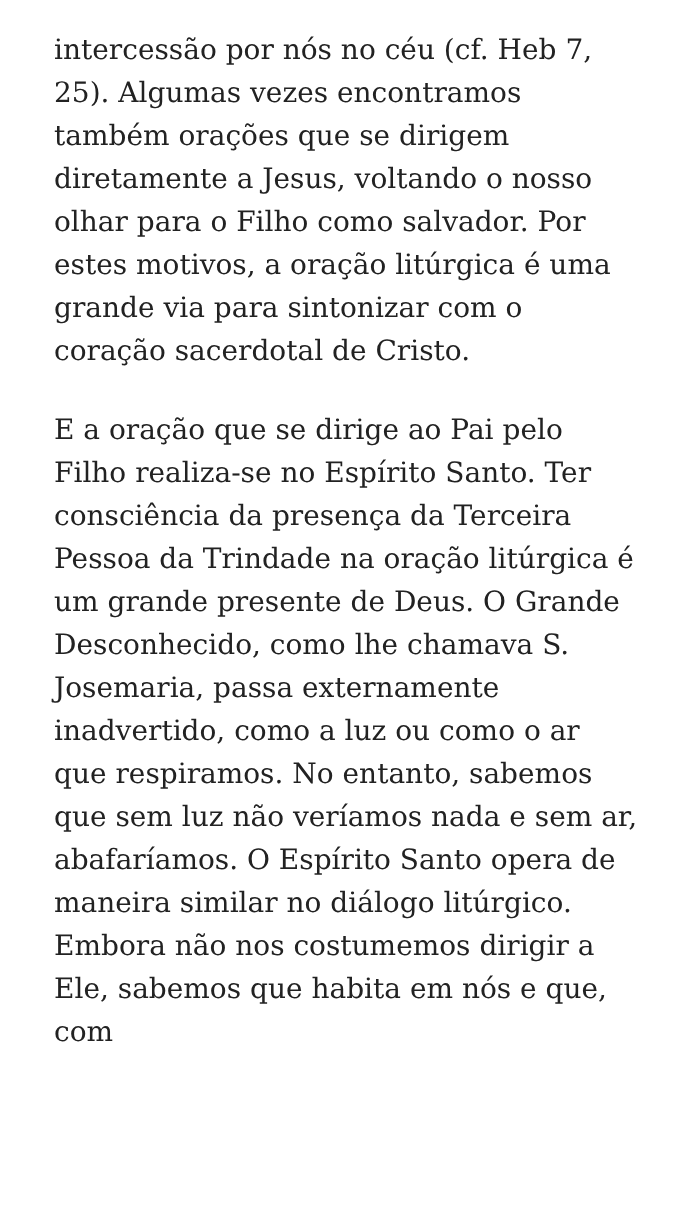intercessão por nós no céu (cf. Heb 7, 25). Algumas vezes encontramos também orações que se dirigem diretamente a Jesus, voltando o nosso olhar para o Filho como salvador. Por estes motivos, a oração litúrgica é uma grande via para sintonizar com o coração sacerdotal de Cristo.
E a oração que se dirige ao Pai pelo Filho realiza-se no Espírito Santo. Ter consciência da presença da Terceira Pessoa da Trindade na oração litúrgica é um grande presente de Deus. O Grande Desconhecido, como lhe chamava S. Josemaria, passa externamente inadvertido, como a luz ou como o ar que respiramos. No entanto, sabemos que sem luz não veríamos nada e sem ar, abafaríamos. O Espírito Santo opera de maneira similar no diálogo litúrgico. Embora não nos costumemos dirigir a Ele, sabemos que habita em nós e que, com